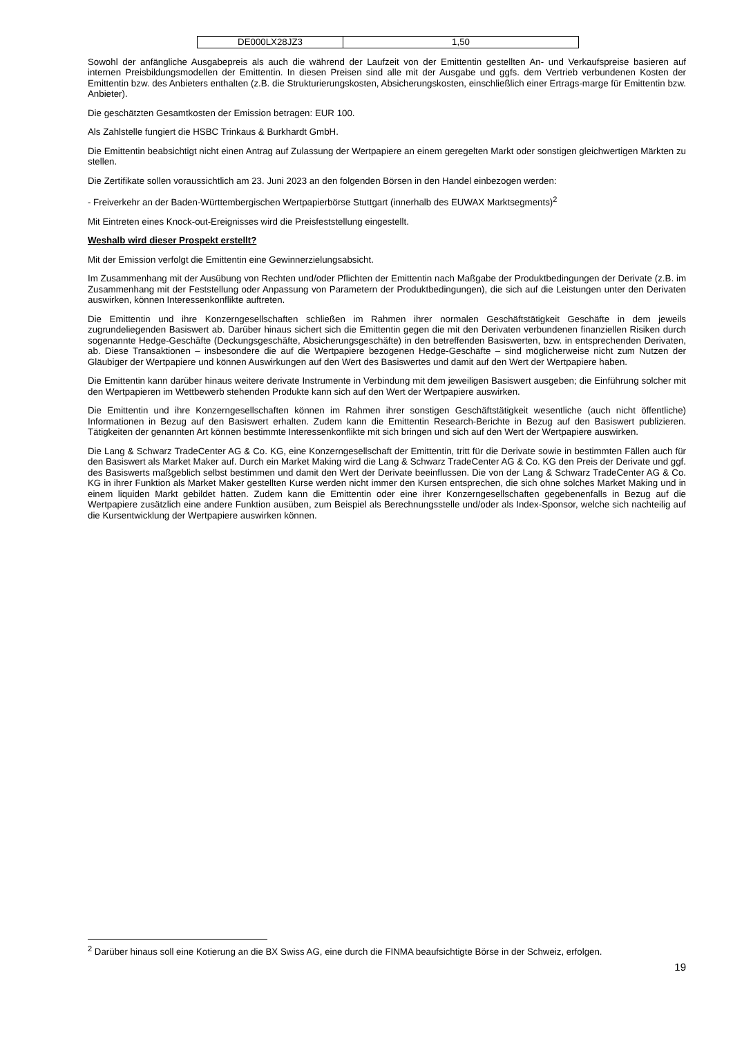| DE000LX28JZ3 | 1,50 |
Sowohl der anfängliche Ausgabepreis als auch die während der Laufzeit von der Emittentin gestellten An- und Verkaufspreise basieren auf internen Preisbildungsmodellen der Emittentin. In diesen Preisen sind alle mit der Ausgabe und ggfs. dem Vertrieb verbundenen Kosten der Emittentin bzw. des Anbieters enthalten (z.B. die Strukturierungskosten, Absicherungskosten, einschließlich einer Ertrags-marge für Emittentin bzw. Anbieter).
Die geschätzten Gesamtkosten der Emission betragen: EUR 100.
Als Zahlstelle fungiert die HSBC Trinkaus & Burkhardt GmbH.
Die Emittentin beabsichtigt nicht einen Antrag auf Zulassung der Wertpapiere an einem geregelten Markt oder sonstigen gleichwertigen Märkten zu stellen.
Die Zertifikate sollen voraussichtlich am 23. Juni 2023 an den folgenden Börsen in den Handel einbezogen werden:
- Freiverkehr an der Baden-Württembergischen Wertpapierbörse Stuttgart (innerhalb des EUWAX Marktsegments)<sup>2</sup>
Mit Eintreten eines Knock-out-Ereignisses wird die Preisfeststellung eingestellt.
Weshalb wird dieser Prospekt erstellt?
Mit der Emission verfolgt die Emittentin eine Gewinnerzielungsabsicht.
Im Zusammenhang mit der Ausübung von Rechten und/oder Pflichten der Emittentin nach Maßgabe der Produktbedingungen der Derivate (z.B. im Zusammenhang mit der Feststellung oder Anpassung von Parametern der Produktbedingungen), die sich auf die Leistungen unter den Derivaten auswirken, können Interessenkonflikte auftreten.
Die Emittentin und ihre Konzerngesellschaften schließen im Rahmen ihrer normalen Geschäftstätigkeit Geschäfte in dem jeweils zugrundeliegenden Basiswert ab. Darüber hinaus sichert sich die Emittentin gegen die mit den Derivaten verbundenen finanziellen Risiken durch sogenannte Hedge-Geschäfte (Deckungsgeschäfte, Absicherungsgeschäfte) in den betreffenden Basiswerten, bzw. in entsprechenden Derivaten, ab. Diese Transaktionen – insbesondere die auf die Wertpapiere bezogenen Hedge-Geschäfte – sind möglicherweise nicht zum Nutzen der Gläubiger der Wertpapiere und können Auswirkungen auf den Wert des Basiswertes und damit auf den Wert der Wertpapiere haben.
Die Emittentin kann darüber hinaus weitere derivate Instrumente in Verbindung mit dem jeweiligen Basiswert ausgeben; die Einführung solcher mit den Wertpapieren im Wettbewerb stehenden Produkte kann sich auf den Wert der Wertpapiere auswirken.
Die Emittentin und ihre Konzerngesellschaften können im Rahmen ihrer sonstigen Geschäftstätigkeit wesentliche (auch nicht öffentliche) Informationen in Bezug auf den Basiswert erhalten. Zudem kann die Emittentin Research-Berichte in Bezug auf den Basiswert publizieren. Tätigkeiten der genannten Art können bestimmte Interessenkonflikte mit sich bringen und sich auf den Wert der Wertpapiere auswirken.
Die Lang & Schwarz TradeCenter AG & Co. KG, eine Konzerngesellschaft der Emittentin, tritt für die Derivate sowie in bestimmten Fällen auch für den Basiswert als Market Maker auf. Durch ein Market Making wird die Lang & Schwarz TradeCenter AG & Co. KG den Preis der Derivate und ggf. des Basiswerts maßgeblich selbst bestimmen und damit den Wert der Derivate beeinflussen. Die von der Lang & Schwarz TradeCenter AG & Co. KG in ihrer Funktion als Market Maker gestellten Kurse werden nicht immer den Kursen entsprechen, die sich ohne solches Market Making und in einem liquiden Markt gebildet hätten. Zudem kann die Emittentin oder eine ihrer Konzerngesellschaften gegebenenfalls in Bezug auf die Wertpapiere zusätzlich eine andere Funktion ausüben, zum Beispiel als Berechnungsstelle und/oder als Index-Sponsor, welche sich nachteilig auf die Kursentwicklung der Wertpapiere auswirken können.
<sup>2</sup> Darüber hinaus soll eine Kotierung an die BX Swiss AG, eine durch die FINMA beaufsichtigte Börse in der Schweiz, erfolgen.
19